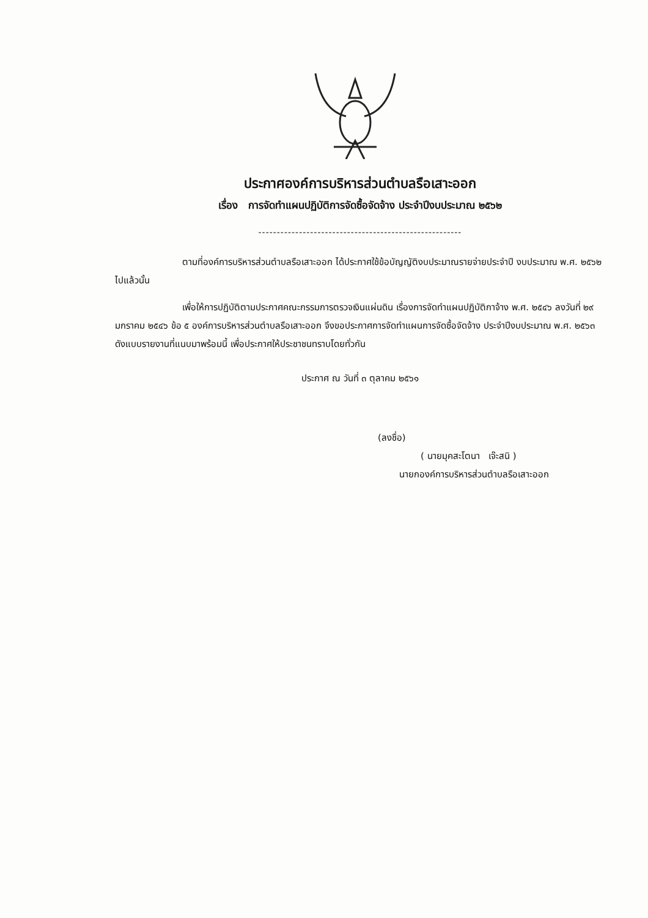ประกาศองค์การบริหารส่วนตำบลรือเสาะออก
เรื่อง การจัดทำแผนปฏิบัติการจัดซื้อจัดจ้าง ประจำปีงบประมาณ ๒๕๖๒
-------------------------------------------------------
ตามที่องค์การบริหารส่วนตำบลรือเสาะออก ได้ประกาศใช้ข้อบัญญัติงบประมาณรายจ่ายประจำปี งบประมาณ พ.ศ. ๒๕๖๒ ไปแล้วนั้น
เพื่อให้การปฏิบัติตามประกาศคณะกรรมการตรวจเงินแผ่นดิน เรื่องการจัดทำแผนปฏิบัติกาจ้าง พ.ศ. ๒๕๔๖ ลงวันที่ ๒๙ มกราคม ๒๕๔๖ ข้อ ๕ องค์การบริหารส่วนตำบลรือเสาะออก จึงขอประกาศการจัดทำแผนการจัดซื้อจัดจ้าง ประจำปีงบประมาณ พ.ศ. ๒๕๖๓ ดังแบบรายงานที่แนบมาพร้อมนี้ เพื่อประกาศให้ประชาชนทราบโดยทั่วกัน
ประกาศ ณ วันที่ ๓ ตุลาคม ๒๕๖๑
(ลงชื่อ)
( นายมุคสะโตนา เจ๊ะสนิ )
นายกองค์การบริหารส่วนตำบลรือเสาะออก